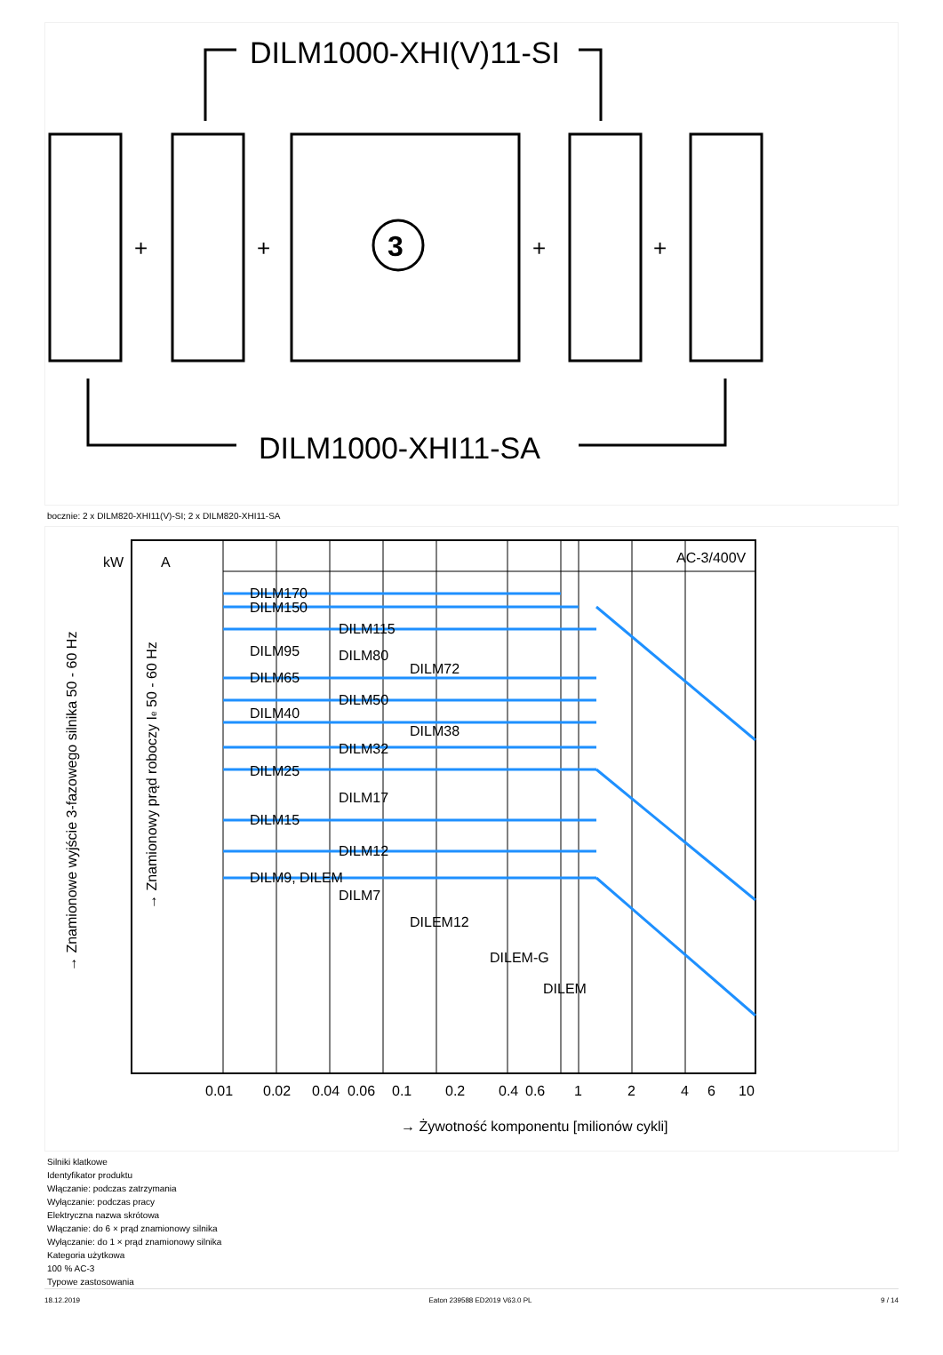DILM1000-XHI(V)11-SI
DILM1000-XHI11-SA
3
+
+
+
+
bocznie: 2 x DILM820-XHI11(V)-SI; 2 x DILM820-XHI11-SA
A
kW
AC-3/400V
DILM170
DILM150
DILM115
DILM95
DILM80
DILM72
DILM65
DILM50
DILM40
DILM38
DILM32
DILM25
DILM17
DILM15
DILM12
DILM9, DILEM
DILM7
DILEM12
DILEM-G
DILEM
0.01
0.02
0.04
0.06
0.1
0.2
0.4
0.6
1
2
4
6
10
→ Żywotność komponentu [milionów cykli]
→ Znamionowe wyjście 3-fazowego silnika 50 - 60 Hz
→ Znamionowy prąd roboczy Ie 50 - 60 Hz
Silniki klatkowe
Identyfikator produktu
Włączanie: podczas zatrzymania
Wyłączanie: podczas pracy
Elektryczna nazwa skrótowa
Włączanie: do 6 × prąd znamionowy silnika
Wyłączanie: do 1 × prąd znamionowy silnika
Kategoria użytkowa
100 % AC-3
Typowe zastosowania
18.12.2019 Eaton 239588 ED2019 V63.0 PL 9 / 14